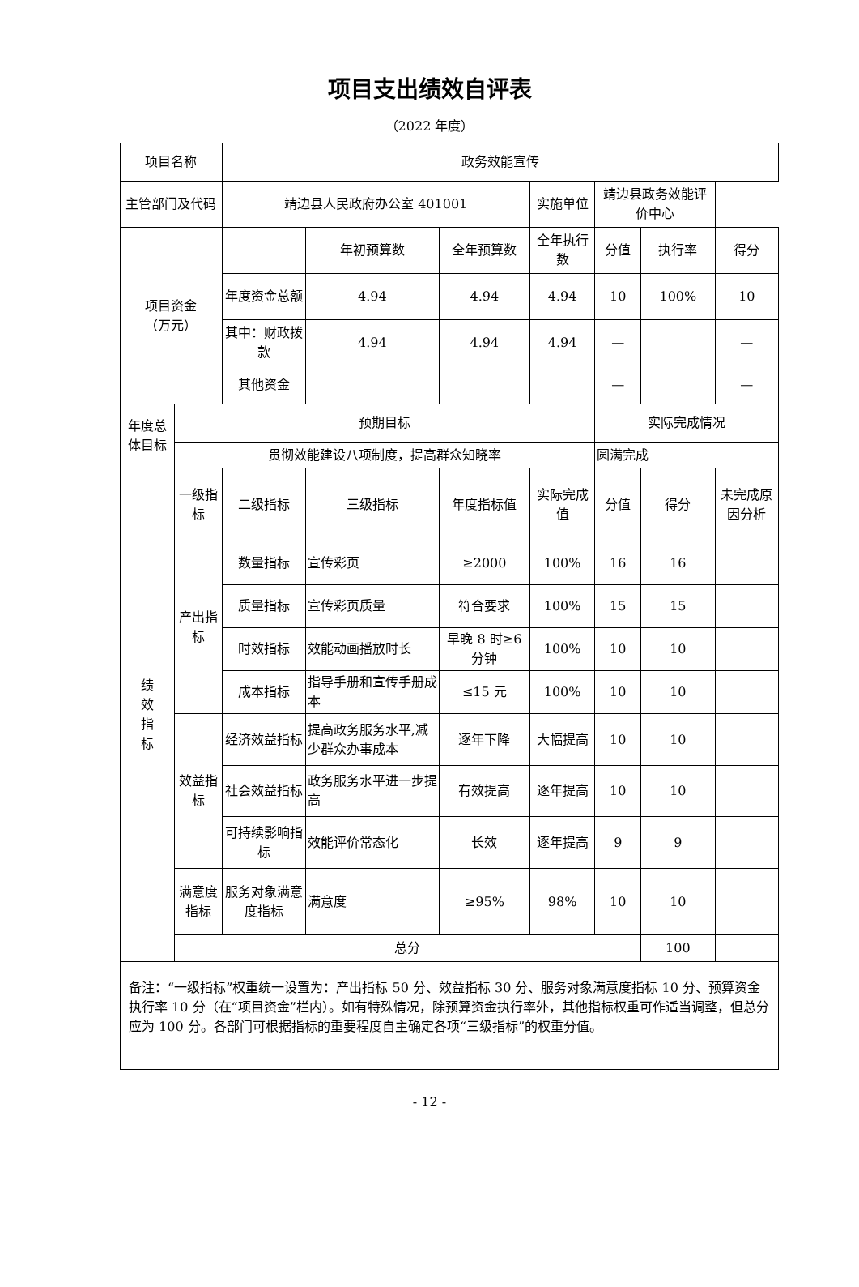项目支出绩效自评表
（2022 年度）
| 项目名称 | | 政务效能宣传 | | | | | | | |
| 主管部门及代码 | | 靖边县人民政府办公室 401001 | | | 实施单位 | 靖边县政务效能评价中心 | | | |
| 项目资金 （万元） | | | 年初预算数 | 全年预算数 | 全年执行数 | 分值 | 执行率 | | 得分 |
| | | 年度资金总额 | 4.94 | 4.94 | 4.94 | 10 | 100% | | 10 |
| | | 其中：财政拨款 | 4.94 | 4.94 | 4.94 | — | | | — |
| | | 其他资金 | | | | — | | | — |
| 年度总体目标 | 预期目标 | | | | | 实际完成情况 | | | |
| | 贯彻效能建设八项制度，提高群众知晓率 | | | | | 圆满完成 | | | |
| 绩 效 指 标 | 一级指标 | 二级指标 | 三级指标 | 年度指标值 | 实际完成值 | 分值 | 得分 | 未完成原因分析 | |
| | 产出指标 | 数量指标 | 宣传彩页 | ≥2000 | 100% | 16 | 16 | | |
| | | 质量指标 | 宣传彩页质量 | 符合要求 | 100% | 15 | 15 | | |
| | | 时效指标 | 效能动画播放时长 | 早晚 8 时≥6 分钟 | 100% | 10 | 10 | | |
| | | 成本指标 | 指导手册和宣传手册成本 | ≤15 元 | 100% | 10 | 10 | | |
| | 效益指标 | 经济效益指标 | 提高政务服务水平,减少群众办事成本 | 逐年下降 | 大幅提高 | 10 | 10 | | |
| | | 社会效益指标 | 政务服务水平进一步提高 | 有效提高 | 逐年提高 | 10 | 10 | | |
| | | 可持续影响指标 | 效能评价常态化 | 长效 | 逐年提高 | 9 | 9 | | |
| | 满意度指标 | 服务对象满意度指标 | 满意度 | ≥95% | 98% | 10 | 10 | | |
| | 总分 | | | | | | 100 | | |
| 备注：“一级指标”权重统一设置为：产出指标 50 分、效益指标 30 分、服务对象满意度指标 10 分、预算资金执行率 10 分（在“项目资金”栏内）。如有特殊情况，除预算资金执行率外，其他指标权重可作适当调整，但总分应为 100 分。各部门可根据指标的重要程度自主确定各项“三级指标”的权重分值。 | | | | | | | | | |
- 12 -